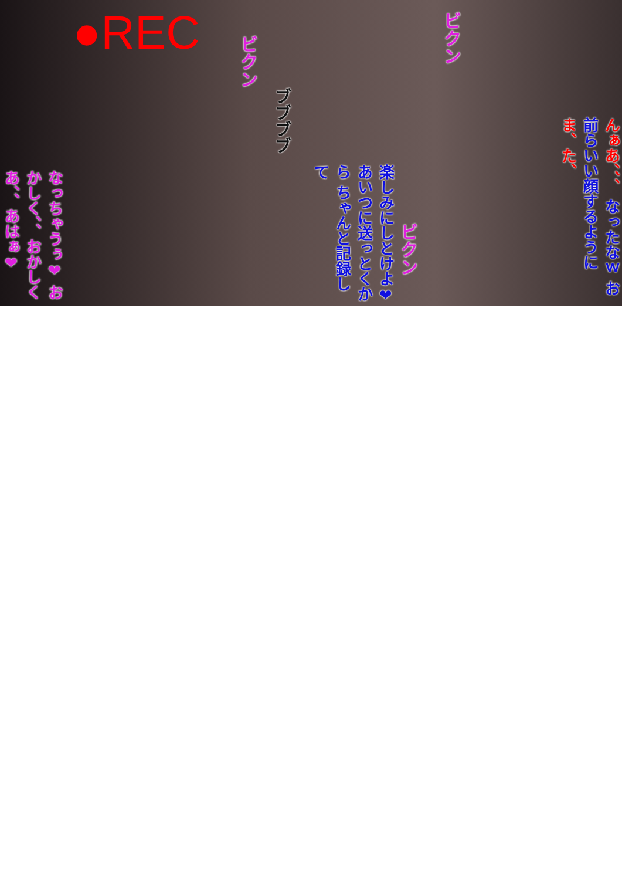なっちゃうぅ❤ おかしく、、おかしく あ、、あはぁ❤
●REC
ビクン
ブブブブ
楽しみにしとけよ❤ あいつに送っとくから ちゃんと記録して
ビクン
ビクン
ま、た、
んぁあ、、、 なったなｗ お前らいい顔するように